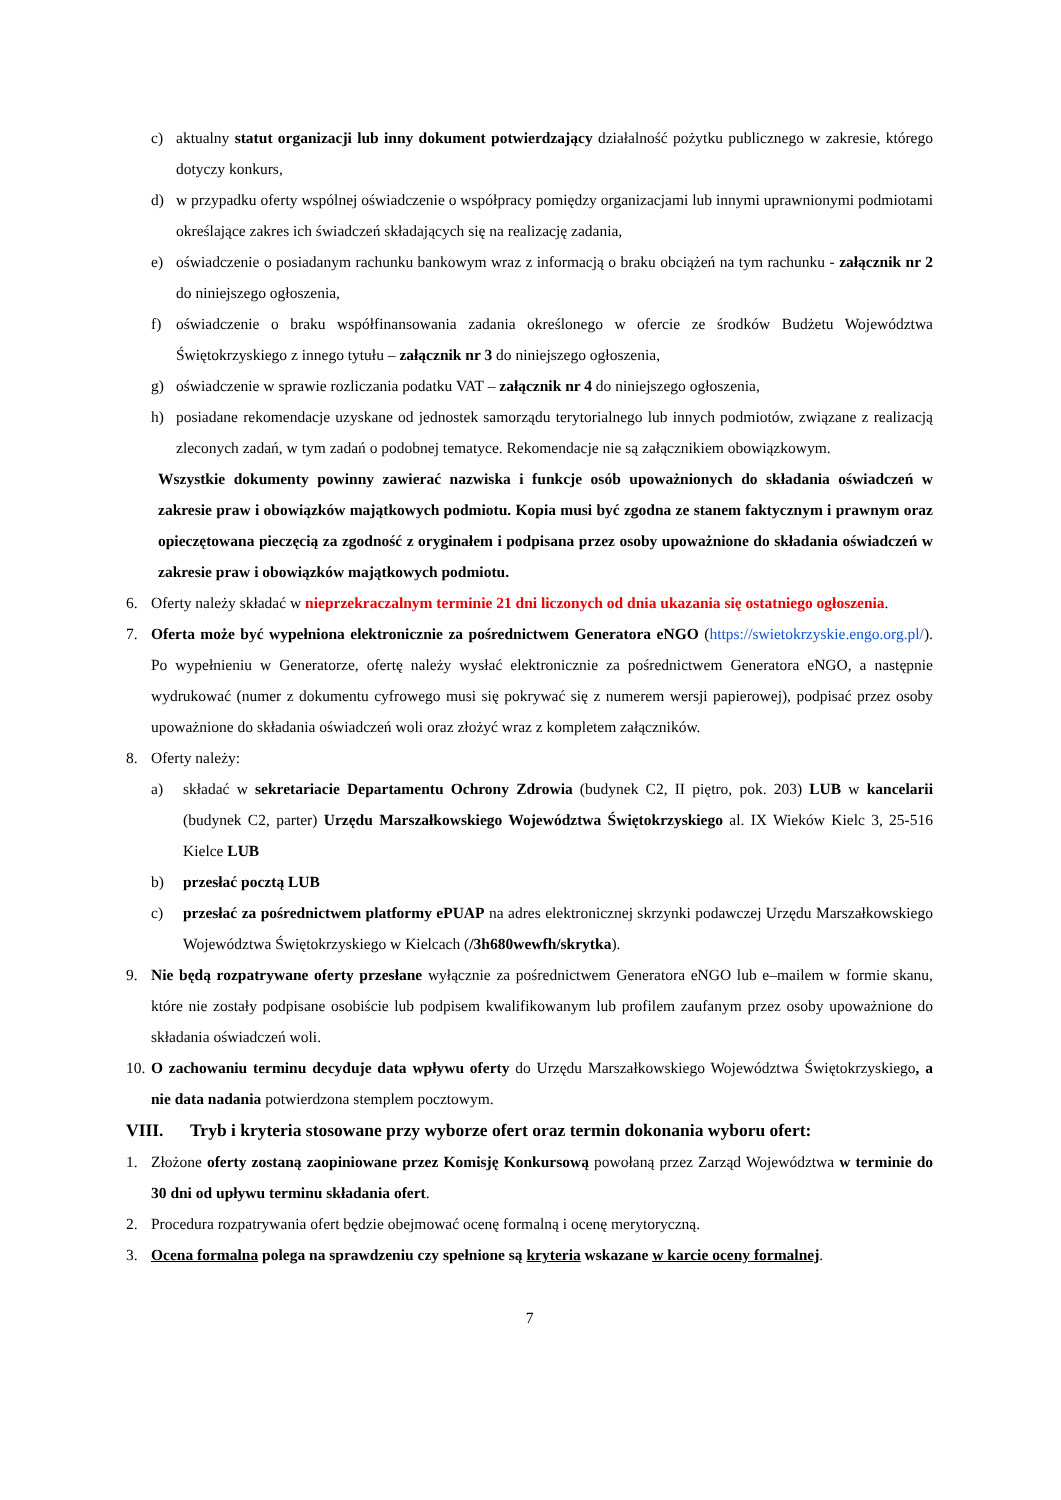c) aktualny statut organizacji lub inny dokument potwierdzający działalność pożytku publicznego w zakresie, którego dotyczy konkurs,
d) w przypadku oferty wspólnej oświadczenie o współpracy pomiędzy organizacjami lub innymi uprawnionymi podmiotami określające zakres ich świadczeń składających się na realizację zadania,
e) oświadczenie o posiadanym rachunku bankowym wraz z informacją o braku obciążeń na tym rachunku - załącznik nr 2 do niniejszego ogłoszenia,
f) oświadczenie o braku współfinansowania zadania określonego w ofercie ze środków Budżetu Województwa Świętokrzyskiego z innego tytułu – załącznik nr 3 do niniejszego ogłoszenia,
g) oświadczenie w sprawie rozliczania podatku VAT – załącznik nr 4 do niniejszego ogłoszenia,
h) posiadane rekomendacje uzyskane od jednostek samorządu terytorialnego lub innych podmiotów, związane z realizacją zleconych zadań, w tym zadań o podobnej tematyce. Rekomendacje nie są załącznikiem obowiązkowym.
Wszystkie dokumenty powinny zawierać nazwiska i funkcje osób upoważnionych do składania oświadczeń w zakresie praw i obowiązków majątkowych podmiotu. Kopia musi być zgodna ze stanem faktycznym i prawnym oraz opieczętowana pieczęcią za zgodność z oryginałem i podpisana przez osoby upoważnione do składania oświadczeń w zakresie praw i obowiązków majątkowych podmiotu.
6. Oferty należy składać w nieprzekraczalnym terminie 21 dni liczonych od dnia ukazania się ostatniego ogłoszenia.
7. Oferta może być wypełniona elektronicznie za pośrednictwem Generatora eNGO (https://swietokrzyskie.engo.org.pl/). Po wypełnieniu w Generatorze, ofertę należy wysłać elektronicznie za pośrednictwem Generatora eNGO, a następnie wydrukować (numer z dokumentu cyfrowego musi się pokrywać się z numerem wersji papierowej), podpisać przez osoby upoważnione do składania oświadczeń woli oraz złożyć wraz z kompletem załączników.
8. Oferty należy:
a) składać w sekretariacie Departamentu Ochrony Zdrowia (budynek C2, II piętro, pok. 203) LUB w kancelarii (budynek C2, parter) Urzędu Marszałkowskiego Województwa Świętokrzyskiego al. IX Wieków Kielc 3, 25-516 Kielce LUB
b) przesłać pocztą LUB
c) przesłać za pośrednictwem platformy ePUAP na adres elektronicznej skrzynki podawczej Urzędu Marszałkowskiego Województwa Świętokrzyskiego w Kielcach (/3h680wewfh/skrytka).
9. Nie będą rozpatrywane oferty przesłane wyłącznie za pośrednictwem Generatora eNGO lub e–mailem w formie skanu, które nie zostały podpisane osobiście lub podpisem kwalifikowanym lub profilem zaufanym przez osoby upoważnione do składania oświadczeń woli.
10. O zachowaniu terminu decyduje data wpływu oferty do Urzędu Marszałkowskiego Województwa Świętokrzyskiego, a nie data nadania potwierdzona stemplem pocztowym.
VIII. Tryb i kryteria stosowane przy wyborze ofert oraz termin dokonania wyboru ofert:
1. Złożone oferty zostaną zaopiniowane przez Komisję Konkursową powołaną przez Zarząd Województwa w terminie do 30 dni od upływu terminu składania ofert.
2. Procedura rozpatrywania ofert będzie obejmować ocenę formalną i ocenę merytoryczną.
3. Ocena formalna polega na sprawdzeniu czy spełnione są kryteria wskazane w karcie oceny formalnej.
7